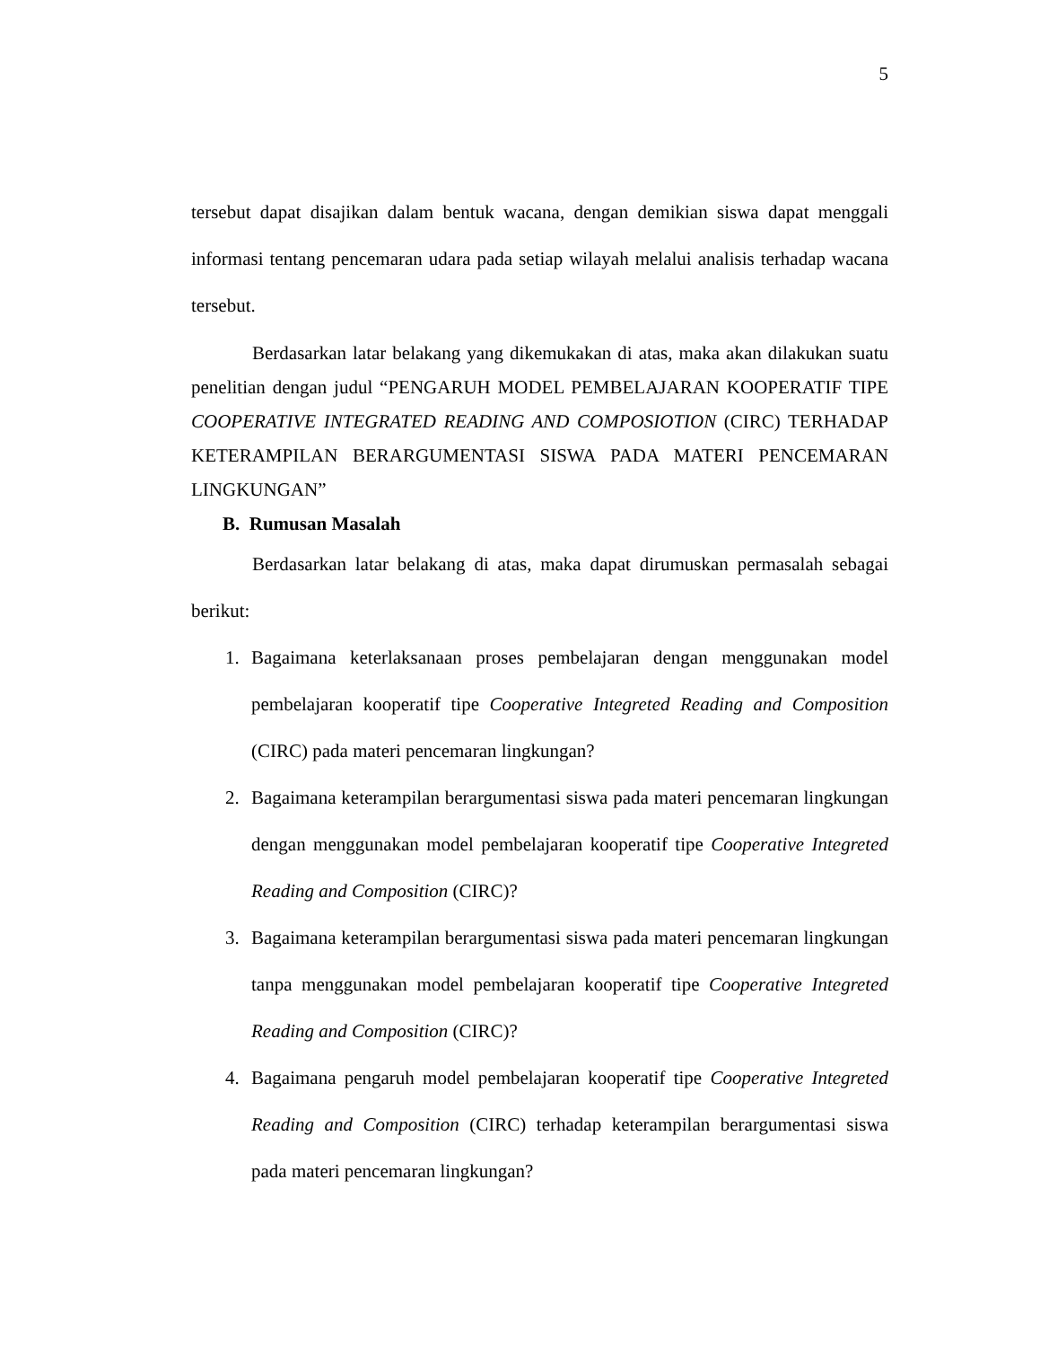5
tersebut dapat disajikan dalam bentuk wacana, dengan demikian siswa dapat menggali informasi tentang pencemaran udara pada setiap wilayah melalui analisis terhadap wacana tersebut.
Berdasarkan latar belakang yang dikemukakan di atas, maka akan dilakukan suatu penelitian dengan judul “PENGARUH MODEL PEMBELAJARAN KOOPERATIF TIPE COOPERATIVE INTEGRATED READING AND COMPOSIOTION (CIRC) TERHADAP KETERAMPILAN BERARGUMENTASI SISWA PADA MATERI PENCEMARAN LINGKUNGAN”
B. Rumusan Masalah
Berdasarkan latar belakang di atas, maka dapat dirumuskan permasalah sebagai berikut:
1. Bagaimana keterlaksanaan proses pembelajaran dengan menggunakan model pembelajaran kooperatif tipe Cooperative Integreted Reading and Composition (CIRC) pada materi pencemaran lingkungan?
2. Bagaimana keterampilan berargumentasi siswa pada materi pencemaran lingkungan dengan menggunakan model pembelajaran kooperatif tipe Cooperative Integreted Reading and Composition (CIRC)?
3. Bagaimana keterampilan berargumentasi siswa pada materi pencemaran lingkungan tanpa menggunakan model pembelajaran kooperatif tipe Cooperative Integreted Reading and Composition (CIRC)?
4. Bagaimana pengaruh model pembelajaran kooperatif tipe Cooperative Integreted Reading and Composition (CIRC) terhadap keterampilan berargumentasi siswa pada materi pencemaran lingkungan?